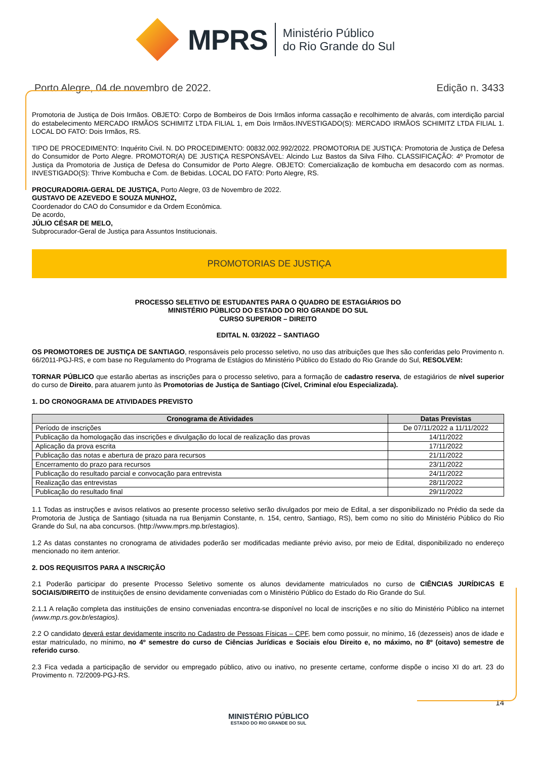MPRS
Ministério Público
do Rio Grande do Sul
Porto Alegre, 04 de novembro de 2022. Edição n. 3433
Promotoria de Justiça de Dois Irmãos. OBJETO: Corpo de Bombeiros de Dois Irmãos informa cassação e recolhimento de alvarás, com interdição parcial do estabelecimento MERCADO IRMÃOS SCHIMITZ LTDA FILIAL 1, em Dois Irmãos.INVESTIGADO(S): MERCADO IRMÃOS SCHIMITZ LTDA FILIAL 1. LOCAL DO FATO: Dois Irmãos, RS.
TIPO DE PROCEDIMENTO: Inquérito Civil. N. DO PROCEDIMENTO: 00832.002.992/2022. PROMOTORIA DE JUSTIÇA: Promotoria de Justiça de Defesa do Consumidor de Porto Alegre. PROMOTOR(A) DE JUSTIÇA RESPONSÁVEL: Alcindo Luz Bastos da Silva Filho. CLASSIFICAÇÃO: 4º Promotor de Justiça da Promotoria de Justiça de Defesa do Consumidor de Porto Alegre. OBJETO: Comercialização de kombucha em desacordo com as normas. INVESTIGADO(S): Thrive Kombucha e Com. de Bebidas. LOCAL DO FATO: Porto Alegre, RS.
PROCURADORIA-GERAL DE JUSTIÇA, Porto Alegre, 03 de Novembro de 2022.
GUSTAVO DE AZEVEDO E SOUZA MUNHOZ,
Coordenador do CAO do Consumidor e da Ordem Econômica.
De acordo,
JÚLIO CÉSAR DE MELO,
Subprocurador-Geral de Justiça para Assuntos Institucionais.
PROMOTORIAS DE JUSTIÇA
PROCESSO SELETIVO DE ESTUDANTES PARA O QUADRO DE ESTAGIÁRIOS DO
MINISTÉRIO PÚBLICO DO ESTADO DO RIO GRANDE DO SUL
CURSO SUPERIOR – DIREITO
EDITAL N. 03/2022 – SANTIAGO
OS PROMOTORES DE JUSTIÇA DE SANTIAGO, responsáveis pelo processo seletivo, no uso das atribuições que lhes são conferidas pelo Provimento n. 66/2011-PGJ-RS, e com base no Regulamento do Programa de Estágios do Ministério Público do Estado do Rio Grande do Sul, RESOLVEM:
TORNAR PÚBLICO que estarão abertas as inscrições para o processo seletivo, para a formação de cadastro reserva, de estagiários de nível superior do curso de Direito, para atuarem junto às Promotorias de Justiça de Santiago (Cível, Criminal e/ou Especializada).
1. DO CRONOGRAMA DE ATIVIDADES PREVISTO
| Cronograma de Atividades | Datas Previstas |
| --- | --- |
| Período de inscrições | De 07/11/2022 a 11/11/2022 |
| Publicação da homologação das inscrições e divulgação do local de realização das provas | 14/11/2022 |
| Aplicação da prova escrita | 17/11/2022 |
| Publicação das notas e abertura de prazo para recursos | 21/11/2022 |
| Encerramento do prazo para recursos | 23/11/2022 |
| Publicação do resultado parcial e convocação para entrevista | 24/11/2022 |
| Realização das entrevistas | 28/11/2022 |
| Publicação do resultado final | 29/11/2022 |
1.1 Todas as instruções e avisos relativos ao presente processo seletivo serão divulgados por meio de Edital, a ser disponibilizado no Prédio da sede da Promotoria de Justiça de Santiago (situada na rua Benjamin Constante, n. 154, centro, Santiago, RS), bem como no sítio do Ministério Público do Rio Grande do Sul, na aba concursos. (http://www.mprs.mp.br/estagios).
1.2 As datas constantes no cronograma de atividades poderão ser modificadas mediante prévio aviso, por meio de Edital, disponibilizado no endereço mencionado no item anterior.
2. DOS REQUISITOS PARA A INSCRIÇÃO
2.1 Poderão participar do presente Processo Seletivo somente os alunos devidamente matriculados no curso de CIÊNCIAS JURÍDICAS E SOCIAIS/DIREITO de instituições de ensino devidamente conveniadas com o Ministério Público do Estado do Rio Grande do Sul.
2.1.1 A relação completa das instituições de ensino conveniadas encontra-se disponível no local de inscrições e no sítio do Ministério Público na internet (www.mp.rs.gov.br/estagios).
2.2 O candidato deverá estar devidamente inscrito no Cadastro de Pessoas Físicas – CPF, bem como possuir, no mínimo, 16 (dezesseis) anos de idade e estar matriculado, no mínimo, no 4º semestre do curso de Ciências Jurídicas e Sociais e/ou Direito e, no máximo, no 8º (oitavo) semestre de referido curso.
2.3 Fica vedada a participação de servidor ou empregado público, ativo ou inativo, no presente certame, conforme dispõe o inciso XI do art. 23 do Provimento n. 72/2009-PGJ-RS.
14
MINISTÉRIO PÚBLICO
ESTADO DO RIO GRANDE DO SUL